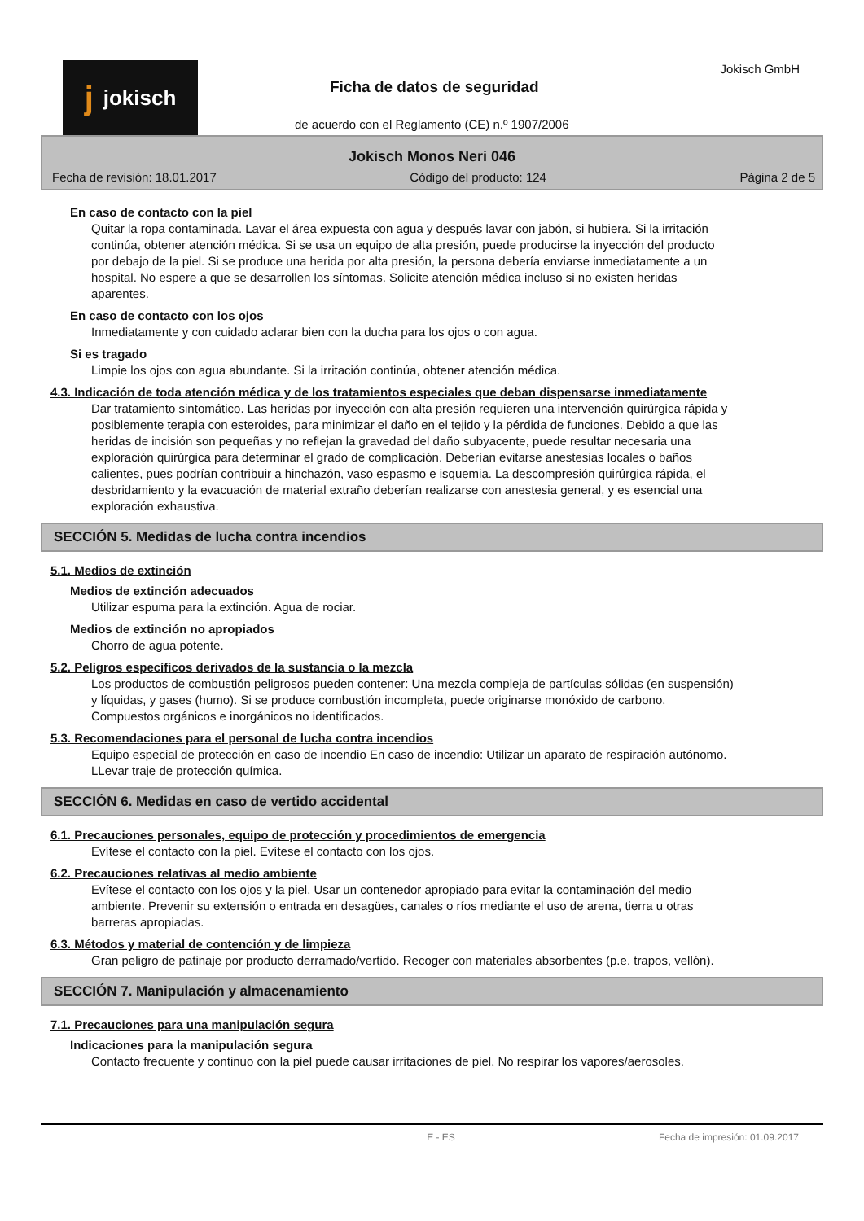jjokisch
Ficha de datos de seguridad
Jokisch GmbH
de acuerdo con el Reglamento (CE) n.º 1907/2006
Jokisch Monos Neri 046
Fecha de revisión: 18.01.2017 Código del producto: 124 Página 2 de 5
En caso de contacto con la piel
Quitar la ropa contaminada. Lavar el área expuesta con agua y después lavar con jabón, si hubiera. Si la irritación continúa, obtener atención médica. Si se usa un equipo de alta presión, puede producirse la inyección del producto por debajo de la piel. Si se produce una herida por alta presión, la persona debería enviarse inmediatamente a un hospital. No espere a que se desarrollen los síntomas. Solicite atención médica incluso si no existen heridas aparentes.
En caso de contacto con los ojos
Inmediatamente y con cuidado aclarar bien con la ducha para los ojos o con agua.
Si es tragado
Limpie los ojos con agua abundante. Si la irritación continúa, obtener atención médica.
4.3. Indicación de toda atención médica y de los tratamientos especiales que deban dispensarse inmediatamente
Dar tratamiento sintomático. Las heridas por inyección con alta presión requieren una intervención quirúrgica rápida y posiblemente terapia con esteroides, para minimizar el daño en el tejido y la pérdida de funciones. Debido a que las heridas de incisión son pequeñas y no reflejan la gravedad del daño subyacente, puede resultar necesaria una exploración quirúrgica para determinar el grado de complicación. Deberían evitarse anestesias locales o baños calientes, pues podrían contribuir a hinchazón, vaso espasmo e isquemia. La descompresión quirúrgica rápida, el desbridamiento y la evacuación de material extraño deberían realizarse con anestesia general, y es esencial una exploración exhaustiva.
SECCIÓN 5. Medidas de lucha contra incendios
5.1. Medios de extinción
Medios de extinción adecuados
Utilizar espuma para la extinción. Agua de rociar.
Medios de extinción no apropiados
Chorro de agua potente.
5.2. Peligros específicos derivados de la sustancia o la mezcla
Los productos de combustión peligrosos pueden contener: Una mezcla compleja de partículas sólidas (en suspensión) y líquidas, y gases (humo). Si se produce combustión incompleta, puede originarse monóxido de carbono. Compuestos orgánicos e inorgánicos no identificados.
5.3. Recomendaciones para el personal de lucha contra incendios
Equipo especial de protección en caso de incendio En caso de incendio: Utilizar un aparato de respiración autónomo. LLevar traje de protección química.
SECCIÓN 6. Medidas en caso de vertido accidental
6.1. Precauciones personales, equipo de protección y procedimientos de emergencia
Evítese el contacto con la piel. Evítese el contacto con los ojos.
6.2. Precauciones relativas al medio ambiente
Evítese el contacto con los ojos y la piel. Usar un contenedor apropiado para evitar la contaminación del medio ambiente. Prevenir su extensión o entrada en desagües, canales o ríos mediante el uso de arena, tierra u otras barreras apropiadas.
6.3. Métodos y material de contención y de limpieza
Gran peligro de patinaje por producto derramado/vertido. Recoger con materiales absorbentes (p.e. trapos, vellón).
SECCIÓN 7. Manipulación y almacenamiento
7.1. Precauciones para una manipulación segura
Indicaciones para la manipulación segura
Contacto frecuente y continuo con la piel puede causar irritaciones de piel. No respirar los vapores/aerosoles.
E - ES Fecha de impresión: 01.09.2017